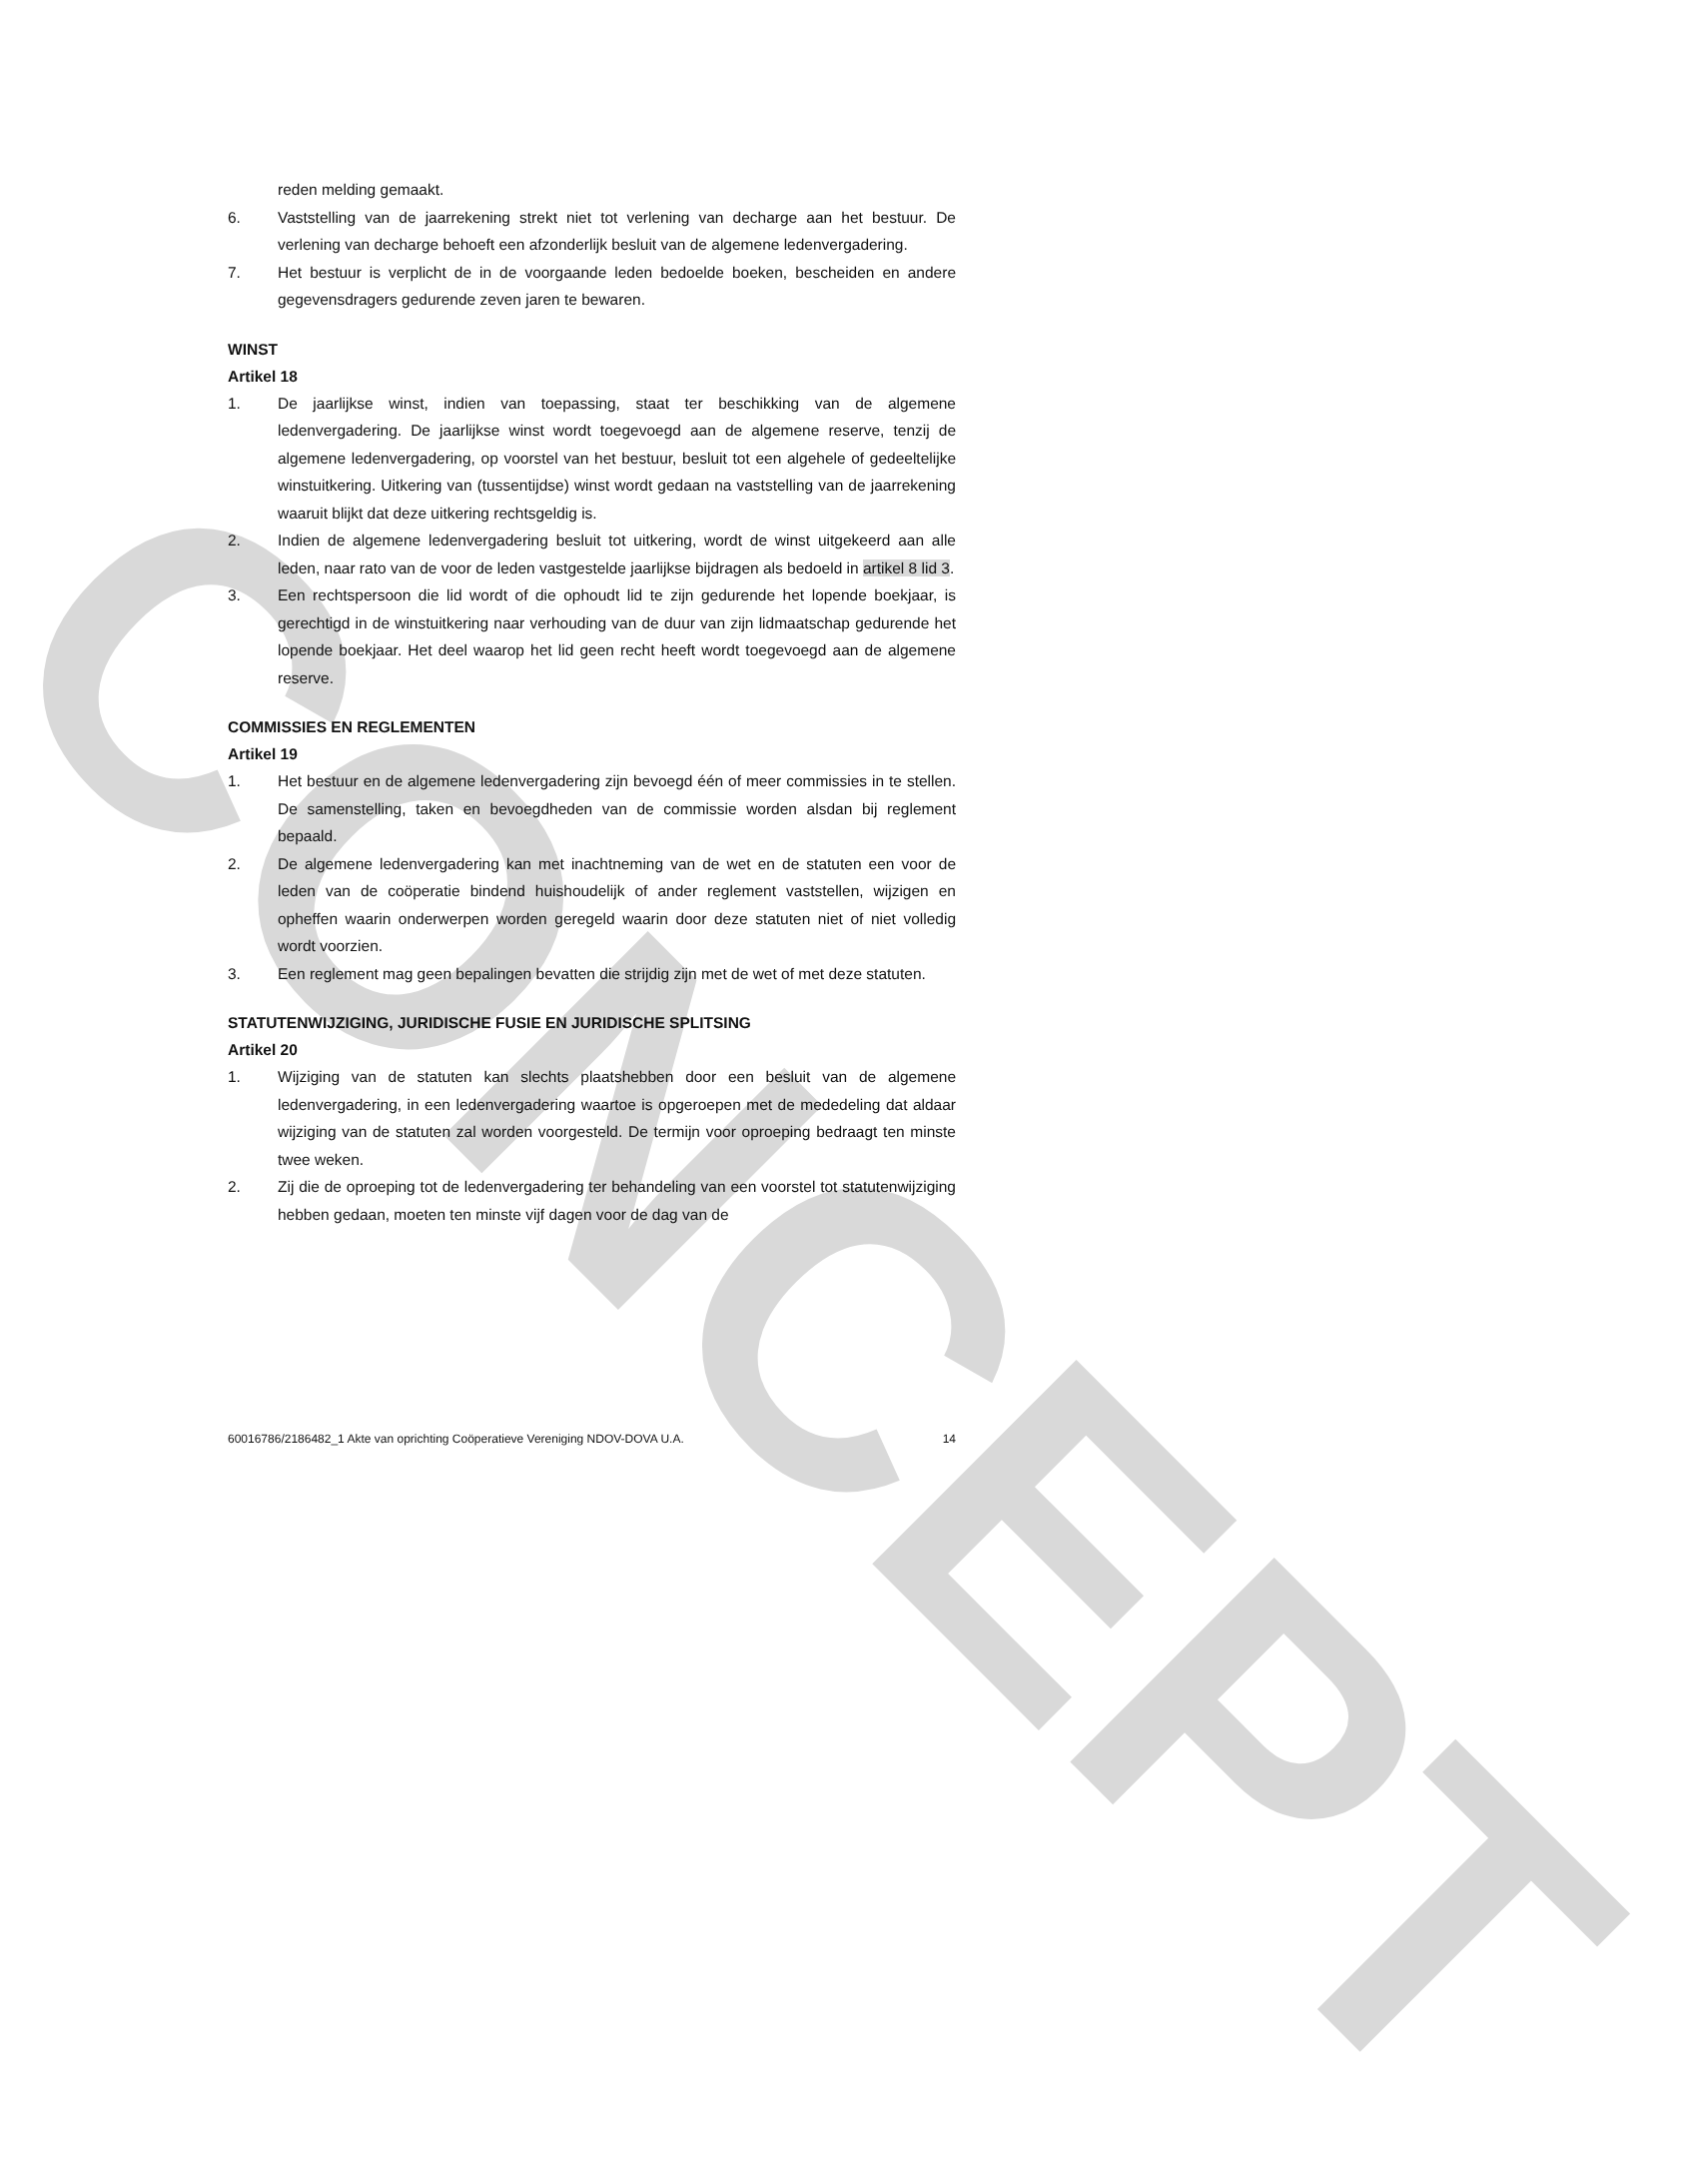CONCEPT
reden melding gemaakt.
6. Vaststelling van de jaarrekening strekt niet tot verlening van decharge aan het bestuur. De verlening van decharge behoeft een afzonderlijk besluit van de algemene ledenvergadering.
7. Het bestuur is verplicht de in de voorgaande leden bedoelde boeken, bescheiden en andere gegevensdragers gedurende zeven jaren te bewaren.
WINST
Artikel 18
1. De jaarlijkse winst, indien van toepassing, staat ter beschikking van de algemene ledenvergadering. De jaarlijkse winst wordt toegevoegd aan de algemene reserve, tenzij de algemene ledenvergadering, op voorstel van het bestuur, besluit tot een algehele of gedeeltelijke winstuitkering. Uitkering van (tussentijdse) winst wordt gedaan na vaststelling van de jaarrekening waaruit blijkt dat deze uitkering rechtsgeldig is.
2. Indien de algemene ledenvergadering besluit tot uitkering, wordt de winst uitgekeerd aan alle leden, naar rato van de voor de leden vastgestelde jaarlijkse bijdragen als bedoeld in artikel 8 lid 3.
3. Een rechtspersoon die lid wordt of die ophoudt lid te zijn gedurende het lopende boekjaar, is gerechtigd in de winstuitkering naar verhouding van de duur van zijn lidmaatschap gedurende het lopende boekjaar. Het deel waarop het lid geen recht heeft wordt toegevoegd aan de algemene reserve.
COMMISSIES EN REGLEMENTEN
Artikel 19
1. Het bestuur en de algemene ledenvergadering zijn bevoegd één of meer commissies in te stellen. De samenstelling, taken en bevoegdheden van de commissie worden alsdan bij reglement bepaald.
2. De algemene ledenvergadering kan met inachtneming van de wet en de statuten een voor de leden van de coöperatie bindend huishoudelijk of ander reglement vaststellen, wijzigen en opheffen waarin onderwerpen worden geregeld waarin door deze statuten niet of niet volledig wordt voorzien.
3. Een reglement mag geen bepalingen bevatten die strijdig zijn met de wet of met deze statuten.
STATUTENWIJZIGING, JURIDISCHE FUSIE EN JURIDISCHE SPLITSING
Artikel 20
1. Wijziging van de statuten kan slechts plaatshebben door een besluit van de algemene ledenvergadering, in een ledenvergadering waartoe is opgeroepen met de mededeling dat aldaar wijziging van de statuten zal worden voorgesteld. De termijn voor oproeping bedraagt ten minste twee weken.
2. Zij die de oproeping tot de ledenvergadering ter behandeling van een voorstel tot statutenwijziging hebben gedaan, moeten ten minste vijf dagen voor de dag van de
60016786/2186482_1 Akte van oprichting Coöperatieve Vereniging NDOV-DOVA U.A. 14